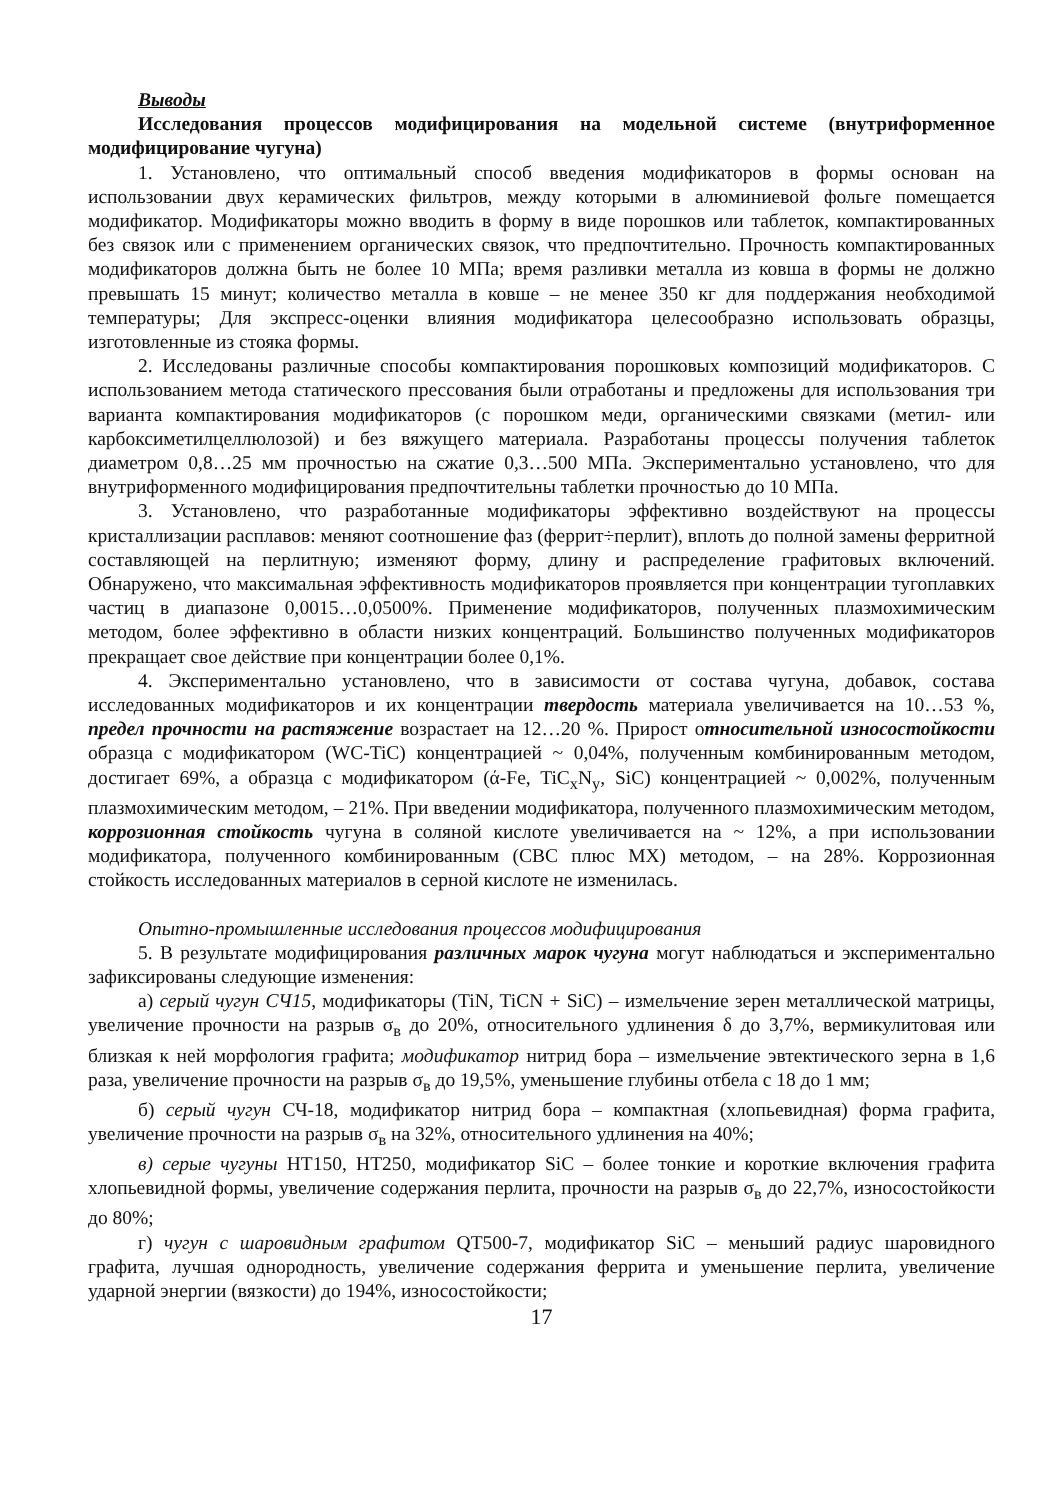Выводы
Исследования процессов модифицирования на модельной системе (внутриформенное модифицирование чугуна)
1. Установлено, что оптимальный способ введения модификаторов в формы основан на использовании двух керамических фильтров, между которыми в алюминиевой фольге помещается модификатор. Модификаторы можно вводить в форму в виде порошков или таблеток, компактированных без связок или с применением органических связок, что предпочтительно. Прочность компактированных модификаторов должна быть не более 10 МПа; время разливки металла из ковша в формы не должно превышать 15 минут; количество металла в ковше – не менее 350 кг для поддержания необходимой температуры; Для экспресс-оценки влияния модификатора целесообразно использовать образцы, изготовленные из стояка формы.
2. Исследованы различные способы компактирования порошковых композиций модификаторов. С использованием метода статического прессования были отработаны и предложены для использования три варианта компактирования модификаторов (с порошком меди, органическими связками (метил- или карбоксиметилцеллюлозой) и без вяжущего материала. Разработаны процессы получения таблеток диаметром 0,8…25 мм прочностью на сжатие 0,3…500 МПа. Экспериментально установлено, что для внутриформенного модифицирования предпочтительны таблетки прочностью до 10 МПа.
3. Установлено, что разработанные модификаторы эффективно воздействуют на процессы кристаллизации расплавов: меняют соотношение фаз (феррит÷перлит), вплоть до полной замены ферритной составляющей на перлитную; изменяют форму, длину и распределение графитовых включений. Обнаружено, что максимальная эффективность модификаторов проявляется при концентрации тугоплавких частиц в диапазоне 0,0015…0,0500%. Применение модификаторов, полученных плазмохимическим методом, более эффективно в области низких концентраций. Большинство полученных модификаторов прекращает свое действие при концентрации более 0,1%.
4. Экспериментально установлено, что в зависимости от состава чугуна, добавок, состава исследованных модификаторов и их концентрации твердость материала увеличивается на 10…53 %, предел прочности на растяжение возрастает на 12…20 %. Прирост относительной износостойкости образца с модификатором (WC-TiC) концентрацией ~ 0,04%, полученным комбинированным методом, достигает 69%, а образца с модификатором (ά-Fe, TiC<sub>x</sub>N<sub>y</sub>, SiC) концентрацией ~ 0,002%, полученным плазмохимическим методом, – 21%. При введении модификатора, полученного плазмохимическим методом, коррозионная стойкость чугуна в соляной кислоте увеличивается на ~ 12%, а при использовании модификатора, полученного комбинированным (СВС плюс МХ) методом, – на 28%. Коррозионная стойкость исследованных материалов в серной кислоте не изменилась.
Опытно-промышленные исследования процессов модифицирования
5. В результате модифицирования различных марок чугуна могут наблюдаться и экспериментально зафиксированы следующие изменения:
а) серый чугун СЧ15, модификаторы (TiN, TiCN + SiC) – измельчение зерен металлической матрицы, увеличение прочности на разрыв σ<sub>в</sub> до 20%, относительного удлинения δ до 3,7%, вермикулитовая или близкая к ней морфология графита; модификатор нитрид бора – измельчение эвтектического зерна в 1,6 раза, увеличение прочности на разрыв σ<sub>в</sub> до 19,5%, уменьшение глубины отбела с 18 до 1 мм;
б) серый чугун СЧ-18, модификатор нитрид бора – компактная (хлопьевидная) форма графита, увеличение прочности на разрыв σ<sub>в</sub> на 32%, относительного удлинения на 40%;
в) серые чугуны HT150, HT250, модификатор SiC – более тонкие и короткие включения графита хлопьевидной формы, увеличение содержания перлита, прочности на разрыв σ<sub>в</sub> до 22,7%, износостойкости до 80%;
г) чугун с шаровидным графитом QT500-7, модификатор SiC – меньший радиус шаровидного графита, лучшая однородность, увеличение содержания феррита и уменьшение перлита, увеличение ударной энергии (вязкости) до 194%, износостойкости;
17